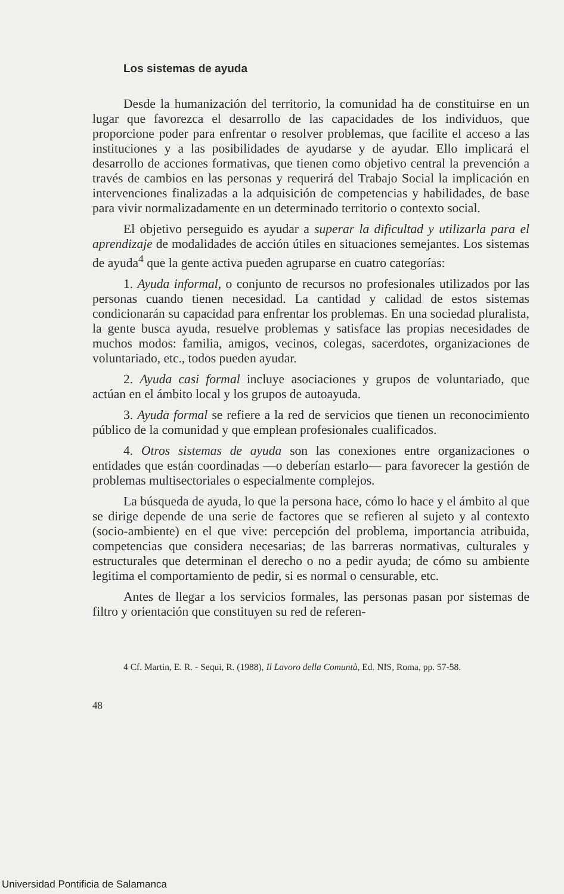Los sistemas de ayuda
Desde la humanización del territorio, la comunidad ha de constituirse en un lugar que favorezca el desarrollo de las capacidades de los individuos, que proporcione poder para enfrentar o resolver problemas, que facilite el acceso a las instituciones y a las posibilidades de ayudarse y de ayudar. Ello implicará el desarrollo de acciones formativas, que tienen como objetivo central la prevención a través de cambios en las personas y requerirá del Trabajo Social la implicación en intervenciones finalizadas a la adquisición de competencias y habilidades, de base para vivir normalizadamente en un determinado territorio o contexto social.
El objetivo perseguido es ayudar a superar la dificultad y utilizarla para el aprendizaje de modalidades de acción útiles en situaciones semejantes. Los sistemas de ayuda<sup>4</sup> que la gente activa pueden agruparse en cuatro categorías:
1. Ayuda informal, o conjunto de recursos no profesionales utilizados por las personas cuando tienen necesidad. La cantidad y calidad de estos sistemas condicionarán su capacidad para enfrentar los problemas. En una sociedad pluralista, la gente busca ayuda, resuelve problemas y satisface las propias necesidades de muchos modos: familia, amigos, vecinos, colegas, sacerdotes, organizaciones de voluntariado, etc., todos pueden ayudar.
2. Ayuda casi formal incluye asociaciones y grupos de voluntariado, que actúan en el ámbito local y los grupos de autoayuda.
3. Ayuda formal se refiere a la red de servicios que tienen un reconocimiento público de la comunidad y que emplean profesionales cualificados.
4. Otros sistemas de ayuda son las conexiones entre organizaciones o entidades que están coordinadas —o deberían estarlo— para favorecer la gestión de problemas multisectoriales o especialmente complejos.
La búsqueda de ayuda, lo que la persona hace, cómo lo hace y el ámbito al que se dirige depende de una serie de factores que se refieren al sujeto y al contexto (socio-ambiente) en el que vive: percepción del problema, importancia atribuida, competencias que considera necesarias; de las barreras normativas, culturales y estructurales que determinan el derecho o no a pedir ayuda; de cómo su ambiente legitima el comportamiento de pedir, si es normal o censurable, etc.
Antes de llegar a los servicios formales, las personas pasan por sistemas de filtro y orientación que constituyen su red de referen-
4 Cf. Martin, E. R. - Sequi, R. (1988), Il Lavoro della Comuntà, Ed. NIS, Roma, pp. 57-58.
48
Universidad Pontificia de Salamanca